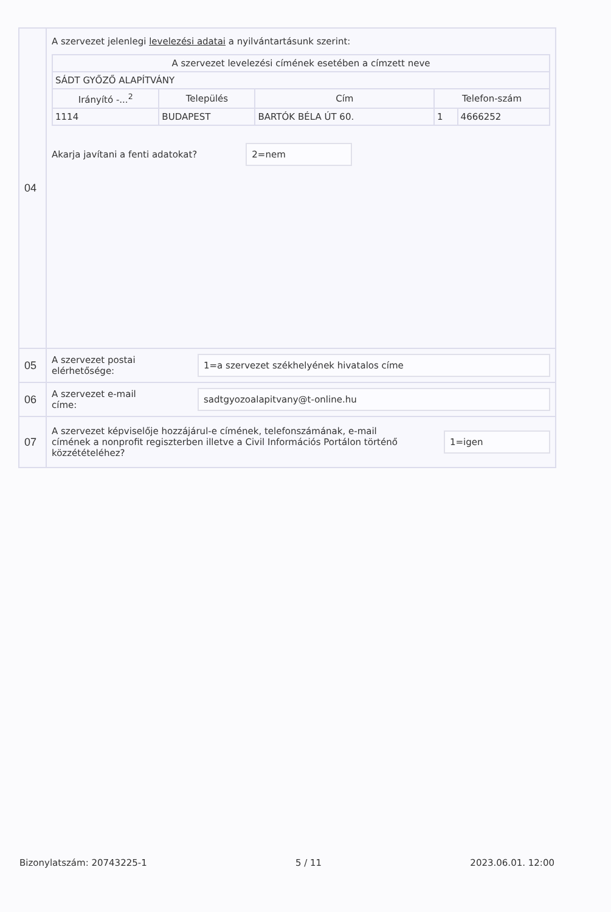04
A szervezet jelenlegi levelezési adatai a nyilvántartásunk szerint:
| A szervezet levelezési címének esetében a címzett neve | | | | |
| --- | --- | --- | --- | --- |
| SÁDT GYŐZŐ ALAPÍTVÁNY | | | | |
| Irányító -...<sup>2</sup> | Település | Cím | Telefon-szám | |
| 1114 | BUDAPEST | BARTÓK BÉLA ÚT 60. | 1 | 4666252 |
Akarja javítani a fenti adatokat? 2=nem
05
A szervezet postai elérhetősége: 1=a szervezet székhelyének hivatalos címe
06
A szervezet e-mail címe: sadtgyozoalapitvany@t-online.hu
07
A szervezet képviselője hozzájárul-e címének, telefonszámának, e-mail címének a nonprofit regiszterben illetve a Civil Információs Portálon történő közzétételéhez? 1=igen
Bizonylatszám: 20743225-1 5 / 11 2023.06.01. 12:00